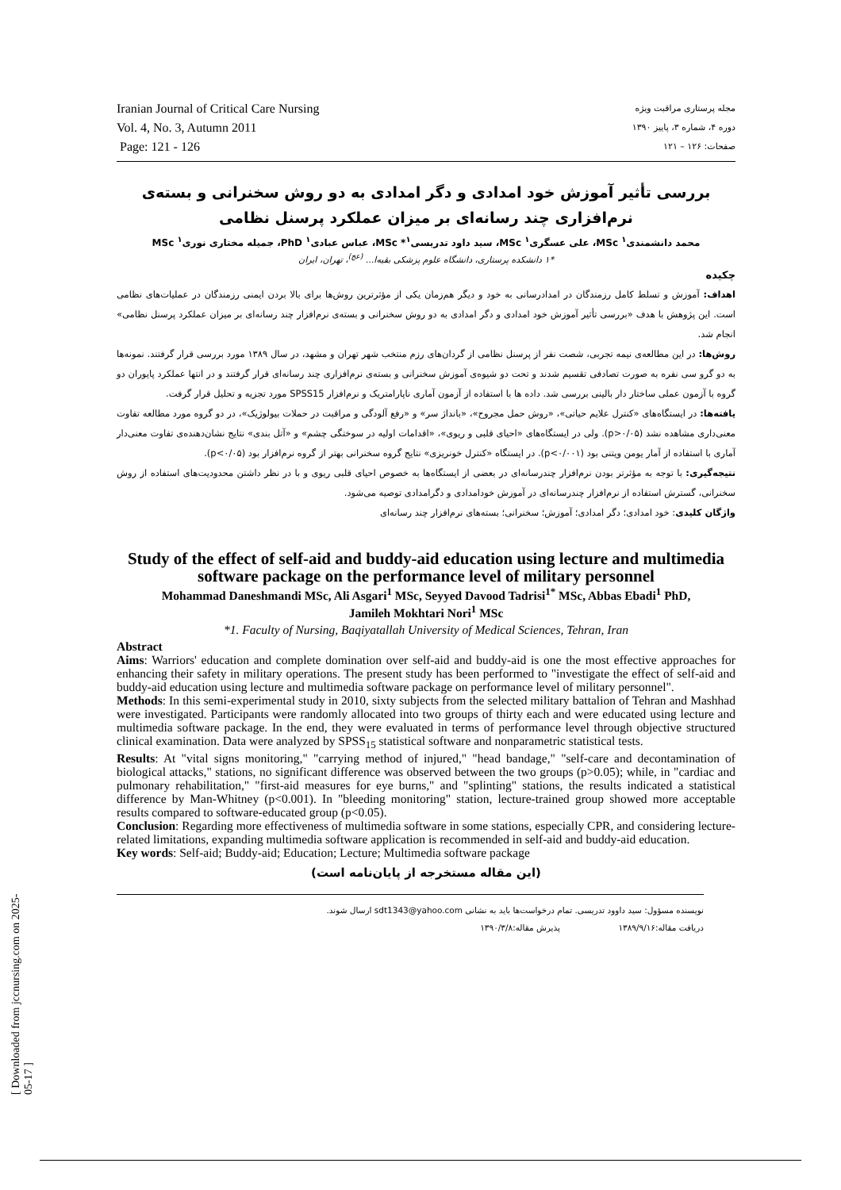Iranian Journal of Critical Care Nursing
Vol. 4, No. 3, Autumn 2011
Page: 121 - 126
مجله پرستاری مراقبت ویژه
دوره ۴، شماره ۳، پاییز ۱۳۹۰
صفحات: ۱۲۶ – ۱۲۱
بررسی تأثیر آموزش خود امدادی و دگر امدادی به دو روش سخنرانی و بسته‌ی نرم‌افزاری چند رسانه‌ای بر میزان عملکرد پرسنل نظامی
محمد دانشمندی<sup>۱</sup> MSc، علی عسگری<sup>۱</sup> MSc، سید داود تدریسی<sup>۱</sup>* MSc، عباس عبادی<sup>۱</sup> PhD، جمیله مختاری نوری<sup>۱</sup> MSc
*۱ دانشکده پرستاری، دانشگاه علوم پزشکی بقیه‌ا... <sup>(عج)</sup>، تهران، ایران
چکیده
اهداف: آموزش و تسلط کامل رزمندگان در امدادرسانی به خود و دیگر هم‌زمان یکی از مؤثرترین روش‌ها برای بالا بردن ایمنی رزمندگان در عملیات‌های نظامی است. این پژوهش با هدف «بررسی تأثیر آموزش خود امدادی و دگر امدادی به دو روش سخنرانی و بسته‌ی نرم‌افزار چند رسانه‌ای بر میزان عملکرد پرسنل نظامی» انجام شد.
روش‌ها: در این مطالعه‌ی نیمه تجربی، شصت نفر از پرسنل نظامی از گردان‌های رزم منتخب شهر تهران و مشهد، در سال ۱۳۸۹ مورد بررسی قرار گرفتند. نمونه‌ها به دو گرو سی نفره به صورت تصادفی تقسیم شدند و تحت دو شیوه‌ی آموزش سخنرانی و بسته‌ی نرم‌افزاری چند رسانه‌ای قرار گرفتند و در انتها عملکرد پایوران دو گروه با آزمون عملی ساختار دار بالینی بررسی شد. داده ها با استفاده از آزمون آماری ناپارامتریک و نرم‌افزار SPSS15 مورد تجزیه و تحلیل قرار گرفت.
یافته‌ها: در ایستگاه‌های «کنترل علایم حیاتی»، «روش حمل مجروح»، «بانداژ سر» و «رفع آلودگی و مراقبت در حملات بیولوژیک»، در دو گروه مورد مطالعه تفاوت معنی‌داری مشاهده نشد (p>۰/۰۵). ولی در ایستگاه‌های «احیای قلبی و ریوی»، «اقدامات اولیه در سوختگی چشم» و «آتل بندی» نتایج نشان‌دهنده‌ی تفاوت معنی‌دار آماری با استفاده از آمار یومن ویتنی بود (p<۰/۰۰۱). در ایستگاه «کنترل خونریزی» نتایج گروه سخنرانی بهتر از گروه نرم‌افزار بود (p<۰/۰۵).
نتیجه‌گیری: با توجه به مؤثرتر بودن نرم‌افزار چندرسانه‌ای در بعضی از ایستگاه‌ها به خصوص احیای قلبی ریوی و با در نظر داشتن محدودیت‌های استفاده از روش سخنرانی، گسترش استفاده از نرم‌افزار چندرسانه‌ای در آموزش خودامدادی و دگرامدادی توصیه می‌شود.
واژگان کلیدی: خود امدادی؛ دگر امدادی؛ آموزش؛ سخنرانی؛ بسته‌های نرم‌افزار چند رسانه‌ای
Study of the effect of self-aid and buddy-aid education using lecture and multimedia software package on the performance level of military personnel
Mohammad Daneshmandi MSc, Ali Asgari<sup>1</sup> MSc, Seyyed Davood Tadrisi<sup>1*</sup> MSc, Abbas Ebadi<sup>1</sup> PhD,
Jamileh Mokhtari Nori<sup>1</sup> MSc
*1. Faculty of Nursing, Baqiyatallah University of Medical Sciences, Tehran, Iran
Abstract
Aims: Warriors' education and complete domination over self-aid and buddy-aid is one the most effective approaches for enhancing their safety in military operations. The present study has been performed to "investigate the effect of self-aid and buddy-aid education using lecture and multimedia software package on performance level of military personnel".
Methods: In this semi-experimental study in 2010, sixty subjects from the selected military battalion of Tehran and Mashhad were investigated. Participants were randomly allocated into two groups of thirty each and were educated using lecture and multimedia software package. In the end, they were evaluated in terms of performance level through objective structured clinical examination. Data were analyzed by SPSS<sub>15</sub> statistical software and nonparametric statistical tests.
Results: At "vital signs monitoring," "carrying method of injured," "head bandage," "self-care and decontamination of biological attacks," stations, no significant difference was observed between the two groups (p>0.05); while, in "cardiac and pulmonary rehabilitation," "first-aid measures for eye burns," and "splinting" stations, the results indicated a statistical difference by Man-Whitney (p<0.001). In "bleeding monitoring" station, lecture-trained group showed more acceptable results compared to software-educated group (p<0.05).
Conclusion: Regarding more effectiveness of multimedia software in some stations, especially CPR, and considering lecture-related limitations, expanding multimedia software application is recommended in self-aid and buddy-aid education.
Key words: Self-aid; Buddy-aid; Education; Lecture; Multimedia software package
(این مقاله مستخرجه از پایان‌نامه است)
نویسنده مسؤول: سید داوود تدریسی. تمام درخواست‌ها باید به نشانی sdt1343@yahoo.com ارسال شوند.
دریافت مقاله:۱۳۸۹/۹/۱۶ پذیرش مقاله:۱۳۹۰/۳/۸
[ Downloaded from jccnursing.com on 2025-05-17 ]